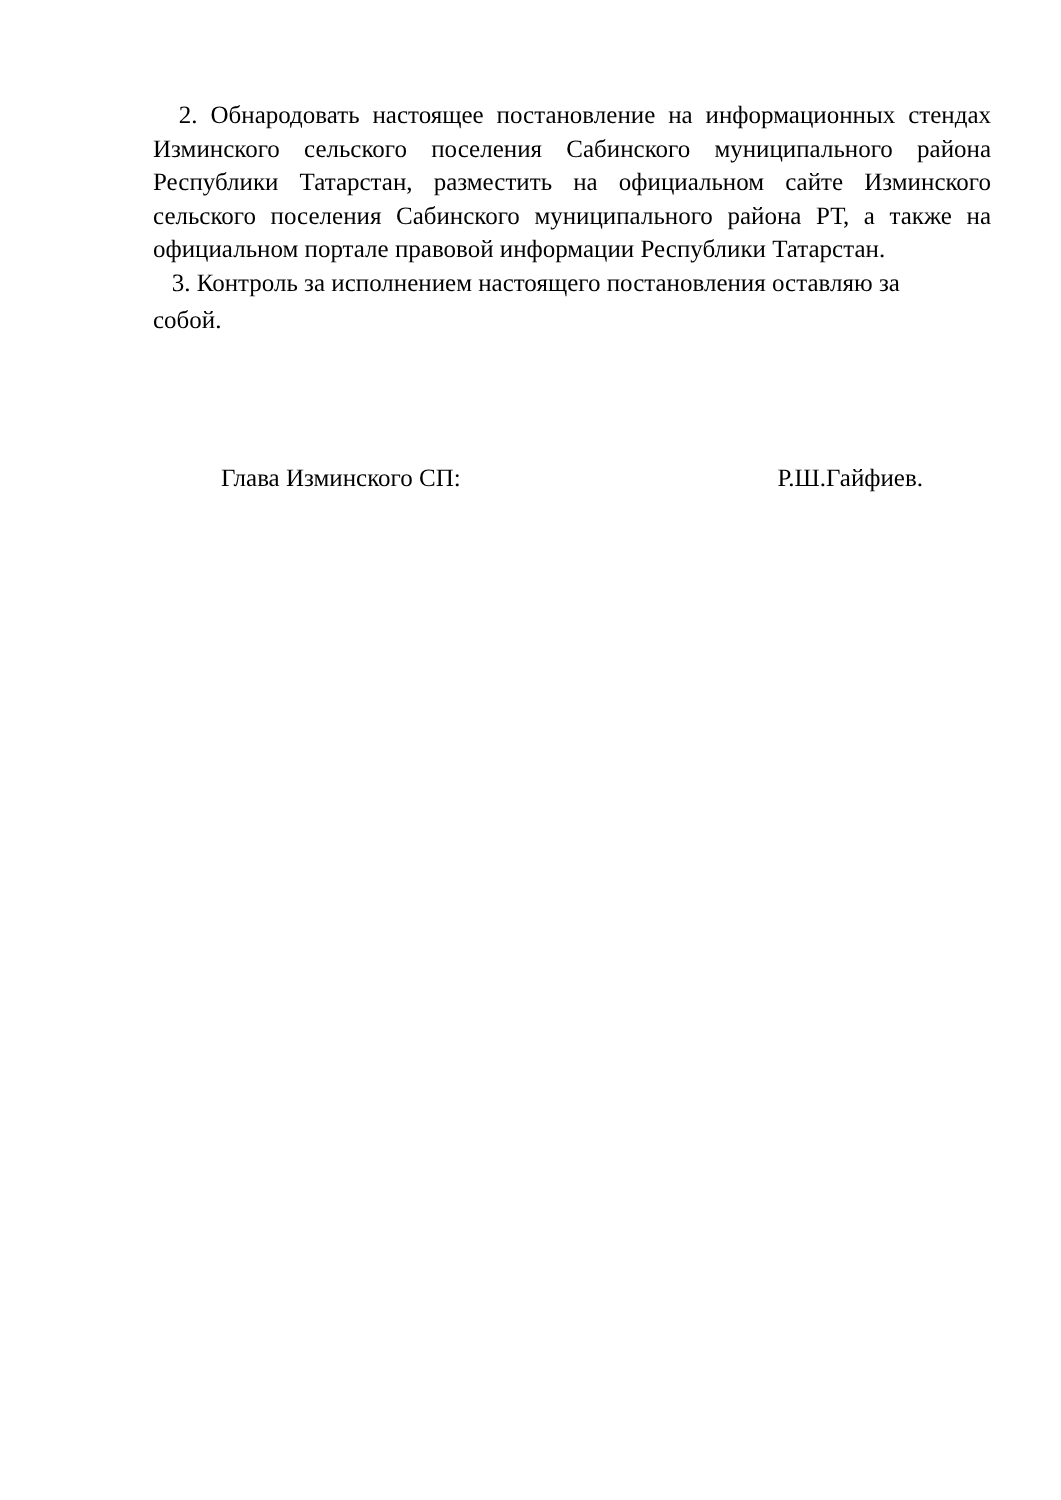2. Обнародовать настоящее постановление на информационных стендах Изминского сельского поселения Сабинского муниципального района Республики Татарстан, разместить на официальном сайте Изминского сельского поселения Сабинского муниципального района РТ, а также на официальном портале правовой информации Республики Татарстан.
3. Контроль за исполнением настоящего постановления оставляю за
собой.
Глава Изминского СП: Р.Ш.Гайфиев.